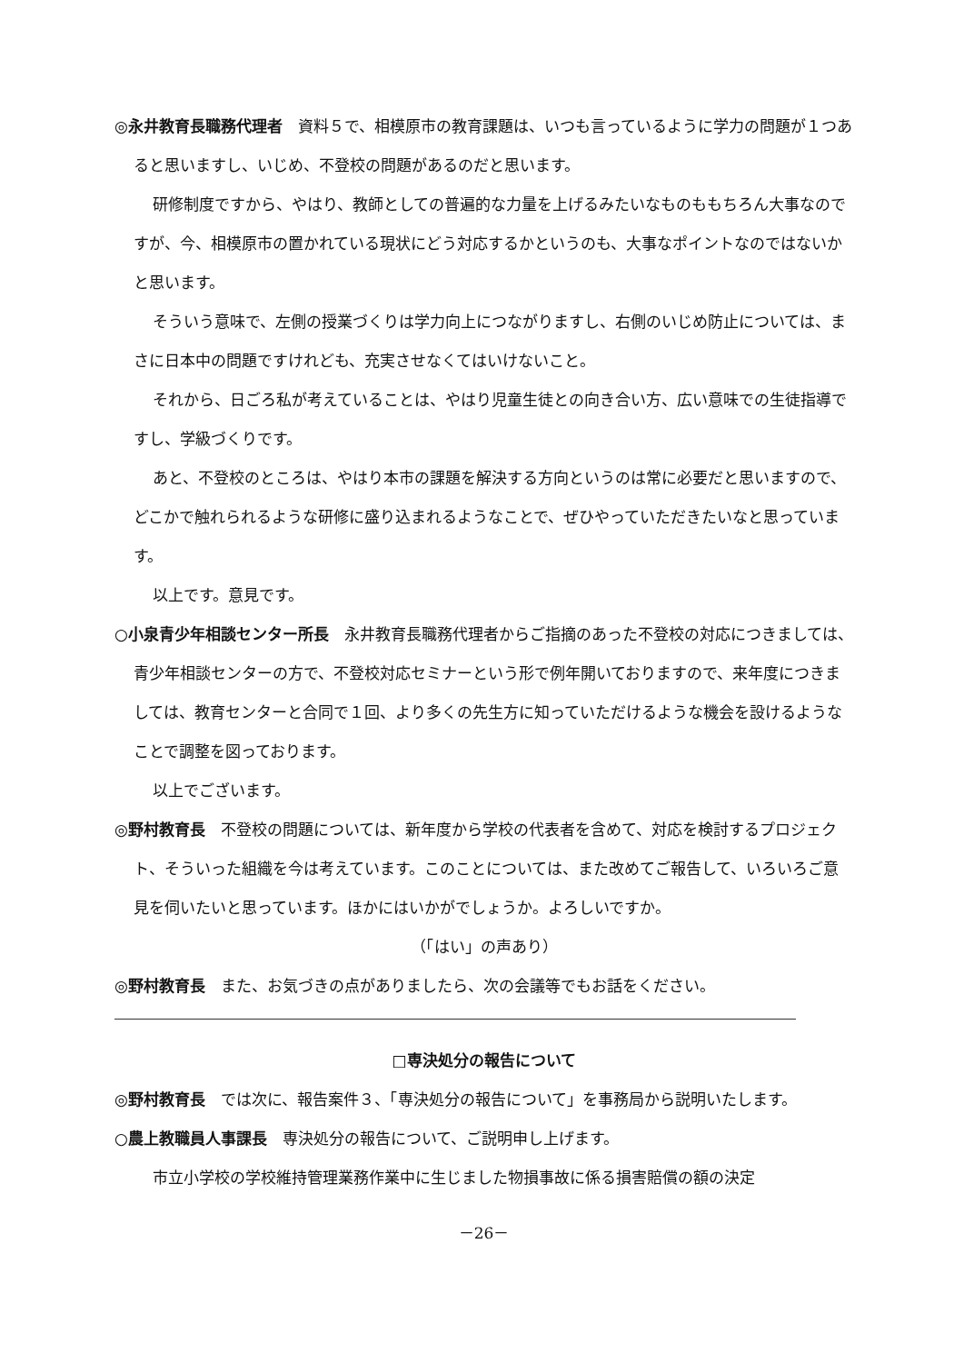◎永井教育長職務代理者　資料５で、相模原市の教育課題は、いつも言っているように学力の問題が１つあると思いますし、いじめ、不登校の問題があるのだと思います。
研修制度ですから、やはり、教師としての普遍的な力量を上げるみたいなものももちろん大事なのですが、今、相模原市の置かれている現状にどう対応するかというのも、大事なポイントなのではないかと思います。
そういう意味で、左側の授業づくりは学力向上につながりますし、右側のいじめ防止については、まさに日本中の問題ですけれども、充実させなくてはいけないこと。
それから、日ごろ私が考えていることは、やはり児童生徒との向き合い方、広い意味での生徒指導ですし、学級づくりです。
あと、不登校のところは、やはり本市の課題を解決する方向というのは常に必要だと思いますので、どこかで触れられるような研修に盛り込まれるようなことで、ぜひやっていただきたいなと思っています。
以上です。意見です。
○小泉青少年相談センター所長　永井教育長職務代理者からご指摘のあった不登校の対応につきましては、青少年相談センターの方で、不登校対応セミナーという形で例年開いておりますので、来年度につきましては、教育センターと合同で１回、より多くの先生方に知っていただけるような機会を設けるようなことで調整を図っております。
以上でございます。
◎野村教育長　不登校の問題については、新年度から学校の代表者を含めて、対応を検討するプロジェクト、そういった組織を今は考えています。このことについては、また改めてご報告して、いろいろご意見を伺いたいと思っています。ほかにはいかがでしょうか。よろしいですか。
（「はい」の声あり）
◎野村教育長　また、お気づきの点がありましたら、次の会議等でもお話をください。
□専決処分の報告について
◎野村教育長　では次に、報告案件３、「専決処分の報告について」を事務局から説明いたします。
○農上教職員人事課長　専決処分の報告について、ご説明申し上げます。
市立小学校の学校維持管理業務作業中に生じました物損事故に係る損害賠償の額の決定
－26－